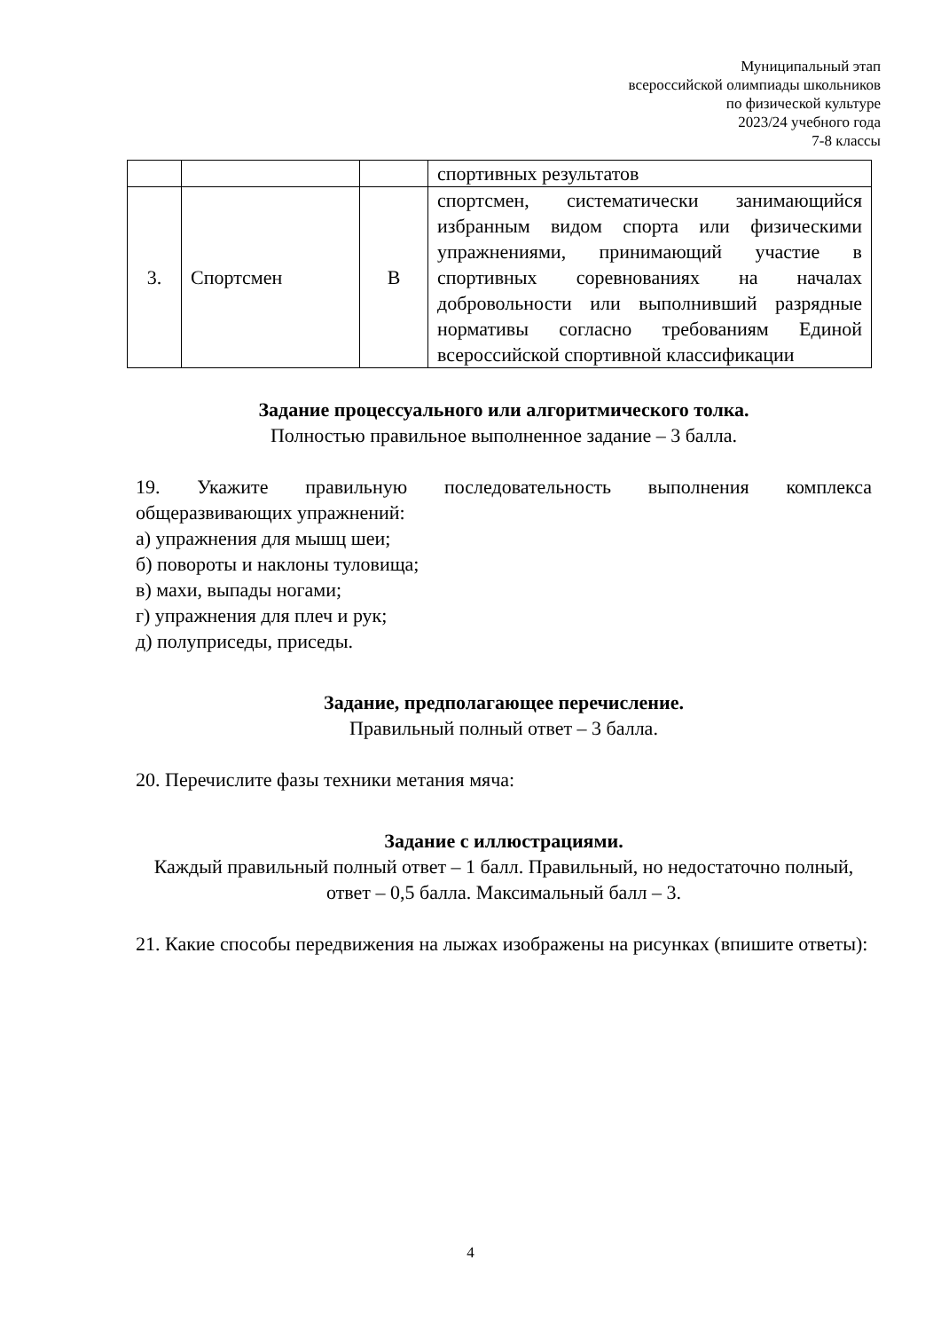Муниципальный этап
всероссийской олимпиады школьников
по физической культуре
2023/24 учебного года
7-8 классы
| | | | спортивных результатов |
| 3. | Спортсмен | В | спортсмен, систематически занимающийся избранным видом спорта или физическими упражнениями, принимающий участие в спортивных соревнованиях на началах добровольности или выполнивший разрядные нормативы согласно требованиям Единой всероссийской спортивной классификации |
Задание процессуального или алгоритмического толка.
Полностью правильное выполненное задание – 3 балла.
19. Укажите правильную последовательность выполнения комплекса общеразвивающих упражнений:
а) упражнения для мышц шеи;
б) повороты и наклоны туловища;
в) махи, выпады ногами;
г) упражнения для плеч и рук;
д) полуприседы, приседы.
Задание, предполагающее перечисление.
Правильный полный ответ – 3 балла.
20. Перечислите фазы техники метания мяча:
Задание с иллюстрациями.
Каждый правильный полный ответ – 1 балл. Правильный, но недостаточно полный, ответ – 0,5 балла. Максимальный балл – 3.
21. Какие способы передвижения на лыжах изображены на рисунках (впишите ответы):
4